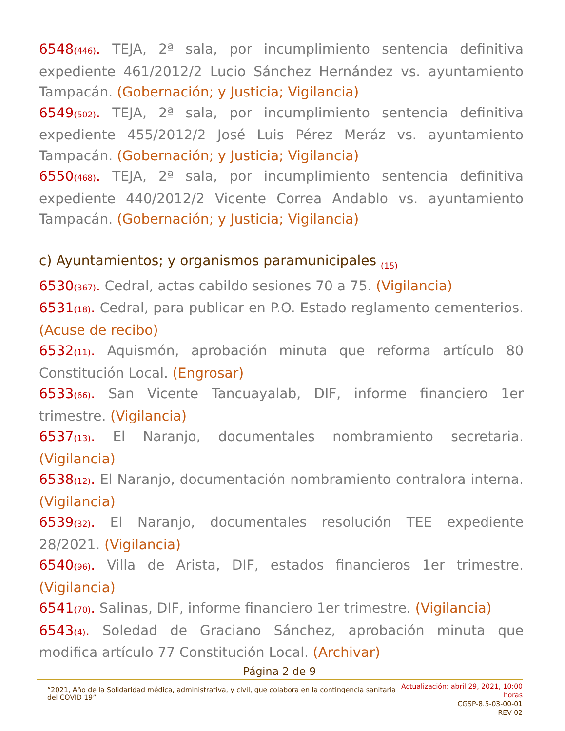6548<sub>(446)</sub>. TEJA, 2ª sala, por incumplimiento sentencia definitiva expediente 461/2012/2 Lucio Sánchez Hernández vs. ayuntamiento Tampacán. (Gobernación; y Justicia; Vigilancia)
6549<sub>(502)</sub>. TEJA, 2ª sala, por incumplimiento sentencia definitiva expediente 455/2012/2 José Luis Pérez Meráz vs. ayuntamiento Tampacán. (Gobernación; y Justicia; Vigilancia)
6550<sub>(468)</sub>. TEJA, 2ª sala, por incumplimiento sentencia definitiva expediente 440/2012/2 Vicente Correa Andablo vs. ayuntamiento Tampacán. (Gobernación; y Justicia; Vigilancia)
c) Ayuntamientos; y organismos paramunicipales <sub>(15)</sub>
6530<sub>(367)</sub>. Cedral, actas cabildo sesiones 70 a 75. (Vigilancia)
6531<sub>(18)</sub>. Cedral, para publicar en P.O. Estado reglamento cementerios. (Acuse de recibo)
6532<sub>(11)</sub>. Aquismón, aprobación minuta que reforma artículo 80 Constitución Local. (Engrosar)
6533<sub>(66)</sub>. San Vicente Tancuayalab, DIF, informe financiero 1er trimestre. (Vigilancia)
6537<sub>(13)</sub>. El Naranjo, documentales nombramiento secretaria. (Vigilancia)
6538<sub>(12)</sub>. El Naranjo, documentación nombramiento contralora interna. (Vigilancia)
6539<sub>(32)</sub>. El Naranjo, documentales resolución TEE expediente 28/2021. (Vigilancia)
6540<sub>(96)</sub>. Villa de Arista, DIF, estados financieros 1er trimestre. (Vigilancia)
6541<sub>(70)</sub>. Salinas, DIF, informe financiero 1er trimestre. (Vigilancia)
6543<sub>(4)</sub>. Soledad de Graciano Sánchez, aprobación minuta que modifica artículo 77 Constitución Local. (Archivar)
Página 2 de 9
“2021, Año de la Solidaridad médica, administrativa, y civil, que colabora en la contingencia sanitaria del COVID 19”
Actualización: abril 29, 2021, 10:00 horas
CGSP-8.5-03-00-01
REV 02